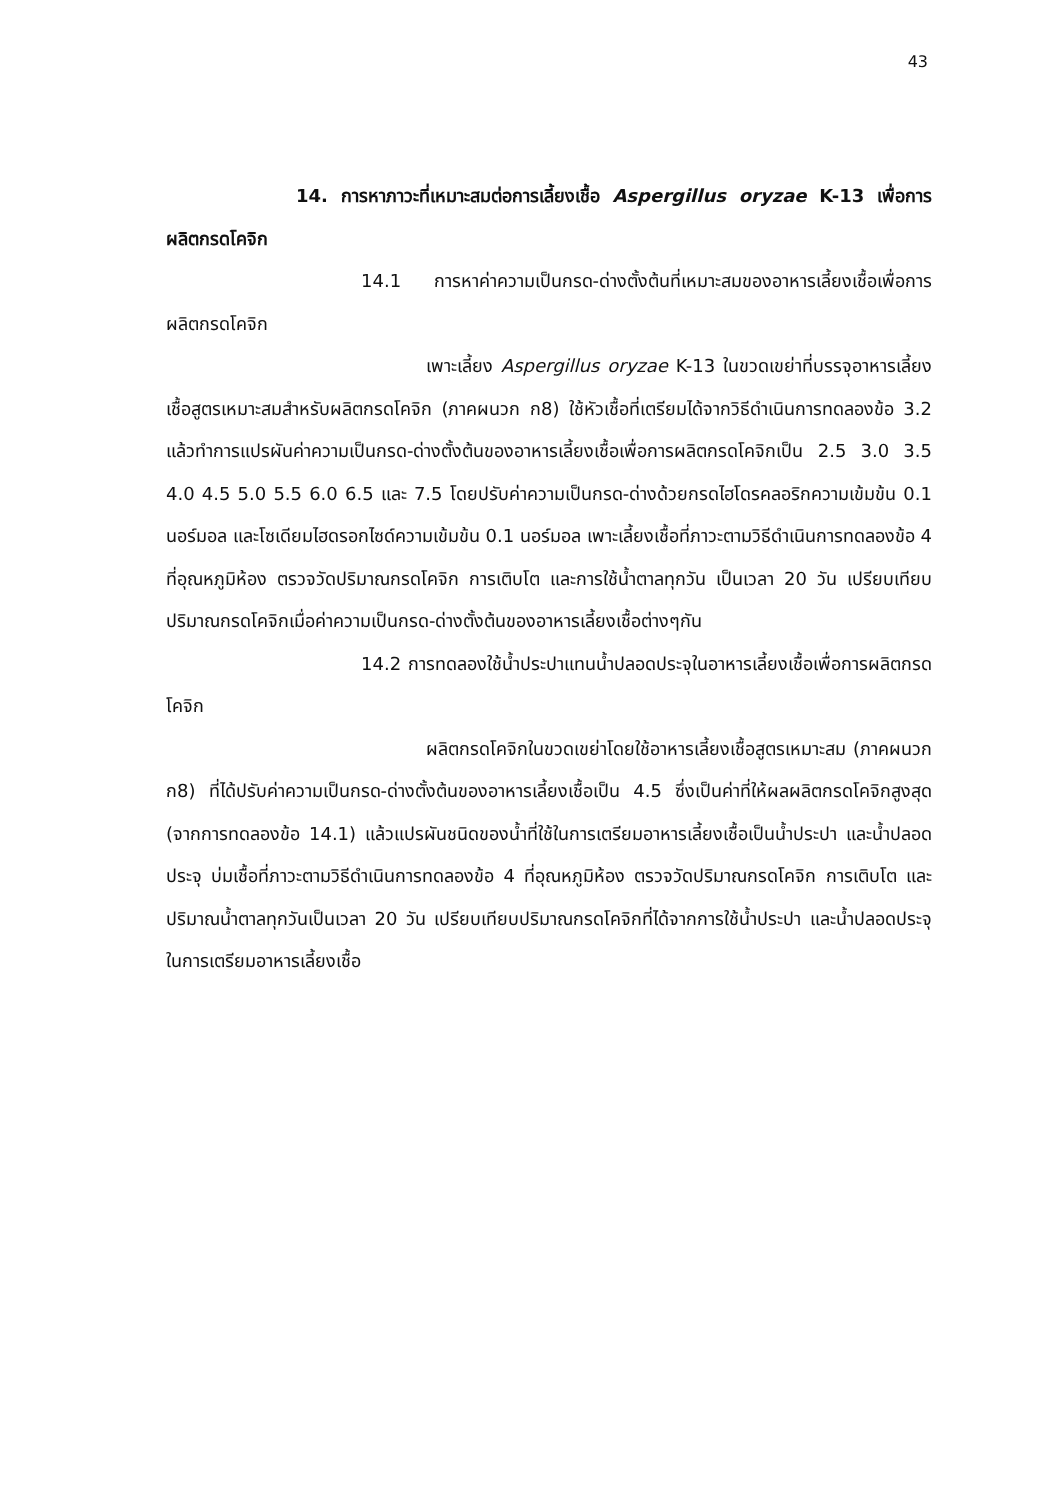43
14. การหาภาวะที่เหมาะสมต่อการเลี้ยงเชื้อ Aspergillus oryzae K-13 เพื่อการผลิตกรดโคจิก
14.1 การหาค่าความเป็นกรด-ด่างตั้งต้นที่เหมาะสมของอาหารเลี้ยงเชื้อเพื่อการผลิตกรดโคจิก
เพาะเลี้ยง Aspergillus oryzae K-13 ในขวดเขย่าที่บรรจุอาหารเลี้ยงเชื้อสูตรเหมาะสมสำหรับผลิตกรดโคจิก (ภาคผนวก ก8) ใช้หัวเชื้อที่เตรียมได้จากวิธีดำเนินการทดลองข้อ 3.2 แล้วทำการแปรผันค่าความเป็นกรด-ด่างตั้งต้นของอาหารเลี้ยงเชื้อเพื่อการผลิตกรดโคจิกเป็น 2.5 3.0 3.5 4.0 4.5 5.0 5.5 6.0 6.5 และ 7.5 โดยปรับค่าความเป็นกรด-ด่างด้วยกรดไฮโดรคลอริกความเข้มข้น 0.1 นอร์มอล และโซเดียมไฮดรอกไซด์ความเข้มข้น 0.1 นอร์มอล เพาะเลี้ยงเชื้อที่ภาวะตามวิธีดำเนินการทดลองข้อ 4 ที่อุณหภูมิห้อง ตรวจวัดปริมาณกรดโคจิก การเติบโต และการใช้น้ำตาลทุกวัน เป็นเวลา 20 วัน เปรียบเทียบปริมาณกรดโคจิกเมื่อค่าความเป็นกรด-ด่างตั้งต้นของอาหารเลี้ยงเชื้อต่างๆกัน
14.2 การทดลองใช้น้ำประปาแทนน้ำปลอดประจุในอาหารเลี้ยงเชื้อเพื่อการผลิตกรดโคจิก
ผลิตกรดโคจิกในขวดเขย่าโดยใช้อาหารเลี้ยงเชื้อสูตรเหมาะสม (ภาคผนวก ก8) ที่ได้ปรับค่าความเป็นกรด-ด่างตั้งต้นของอาหารเลี้ยงเชื้อเป็น 4.5 ซึ่งเป็นค่าที่ให้ผลผลิตกรดโคจิกสูงสุด (จากการทดลองข้อ 14.1) แล้วแปรผันชนิดของน้ำที่ใช้ในการเตรียมอาหารเลี้ยงเชื้อเป็นน้ำประปา และน้ำปลอดประจุ บ่มเชื้อที่ภาวะตามวิธีดำเนินการทดลองข้อ 4 ที่อุณหภูมิห้อง ตรวจวัดปริมาณกรดโคจิก การเติบโต และปริมาณน้ำตาลทุกวันเป็นเวลา 20 วัน เปรียบเทียบปริมาณกรดโคจิกที่ได้จากการใช้น้ำประปา และน้ำปลอดประจุในการเตรียมอาหารเลี้ยงเชื้อ